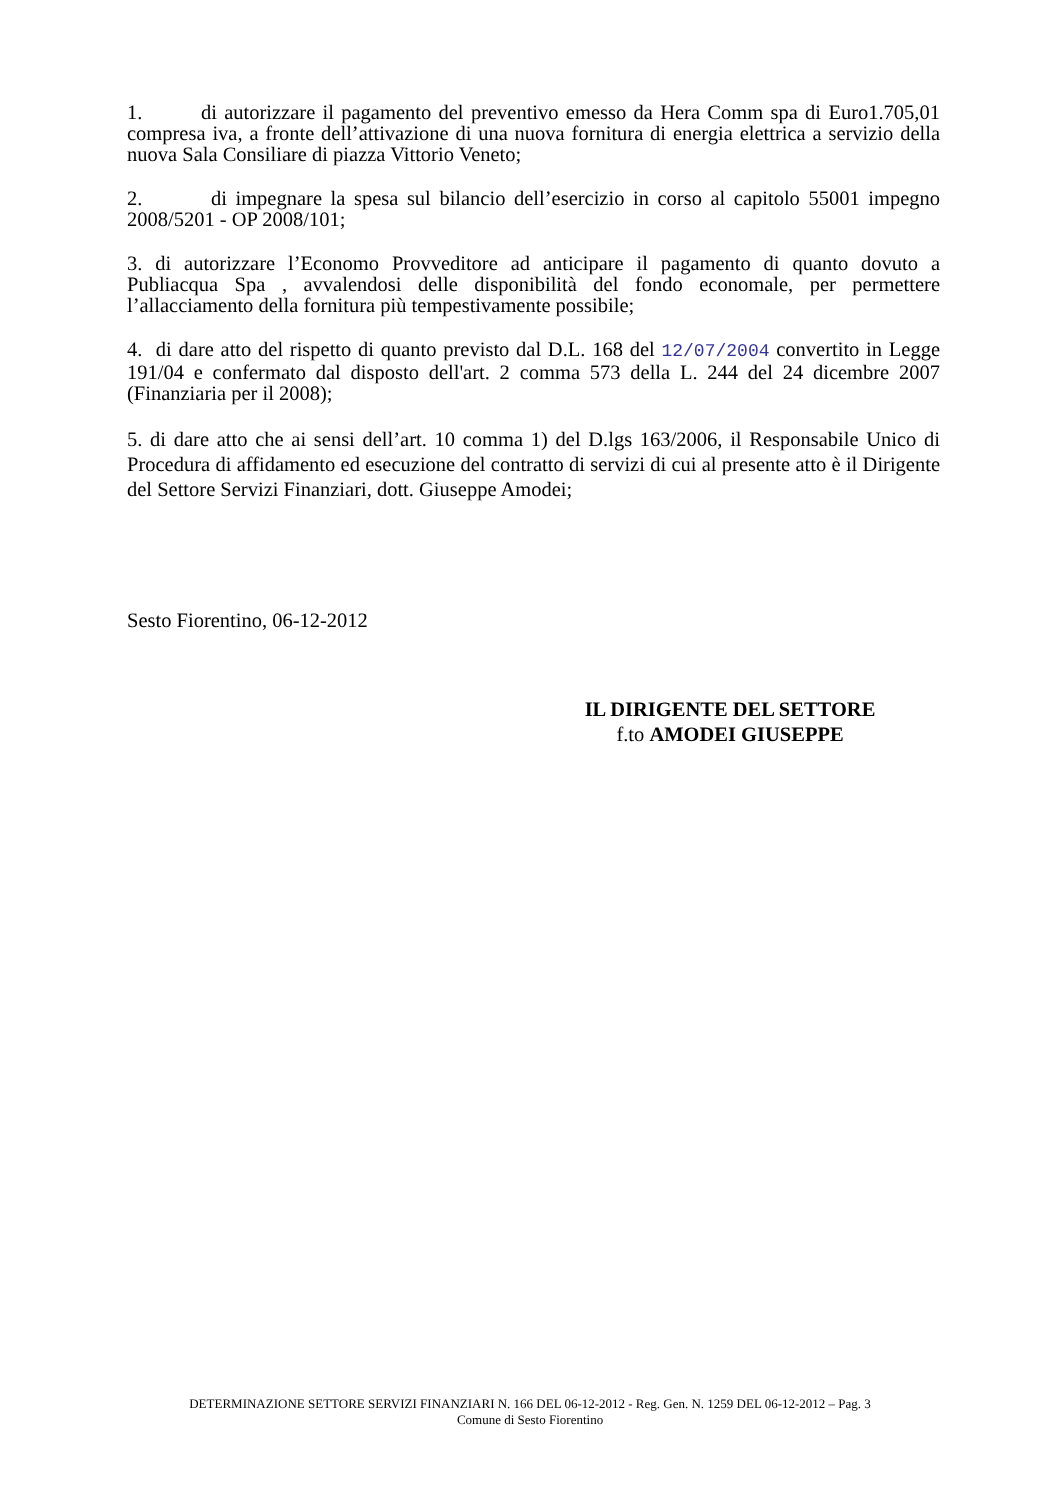1. di autorizzare il pagamento del preventivo emesso da Hera Comm spa di Euro1.705,01 compresa iva, a fronte dell’attivazione di una nuova fornitura di energia elettrica a servizio della nuova Sala Consiliare di piazza Vittorio Veneto;
2. di impegnare la spesa sul bilancio dell’esercizio in corso al capitolo 55001 impegno 2008/5201 - OP 2008/101;
3. di autorizzare l’Economo Provveditore ad anticipare il pagamento di quanto dovuto a Publiacqua Spa , avvalendosi delle disponibilità del fondo economale, per permettere l’allacciamento della fornitura più tempestivamente possibile;
4. di dare atto del rispetto di quanto previsto dal D.L. 168 del 12/07/2004 convertito in Legge 191/04 e confermato dal disposto dell'art. 2 comma 573 della L. 244 del 24 dicembre 2007 (Finanziaria per il 2008);
5. di dare atto che ai sensi dell’art. 10 comma 1) del D.lgs 163/2006, il Responsabile Unico di Procedura di affidamento ed esecuzione del contratto di servizi di cui al presente atto è il Dirigente del Settore Servizi Finanziari, dott. Giuseppe Amodei;
Sesto Fiorentino, 06-12-2012
IL DIRIGENTE DEL SETTORE
f.to AMODEI GIUSEPPE
DETERMINAZIONE SETTORE SERVIZI FINANZIARI N. 166 DEL 06-12-2012 - Reg. Gen. N. 1259 DEL 06-12-2012 – Pag. 3
Comune di Sesto Fiorentino